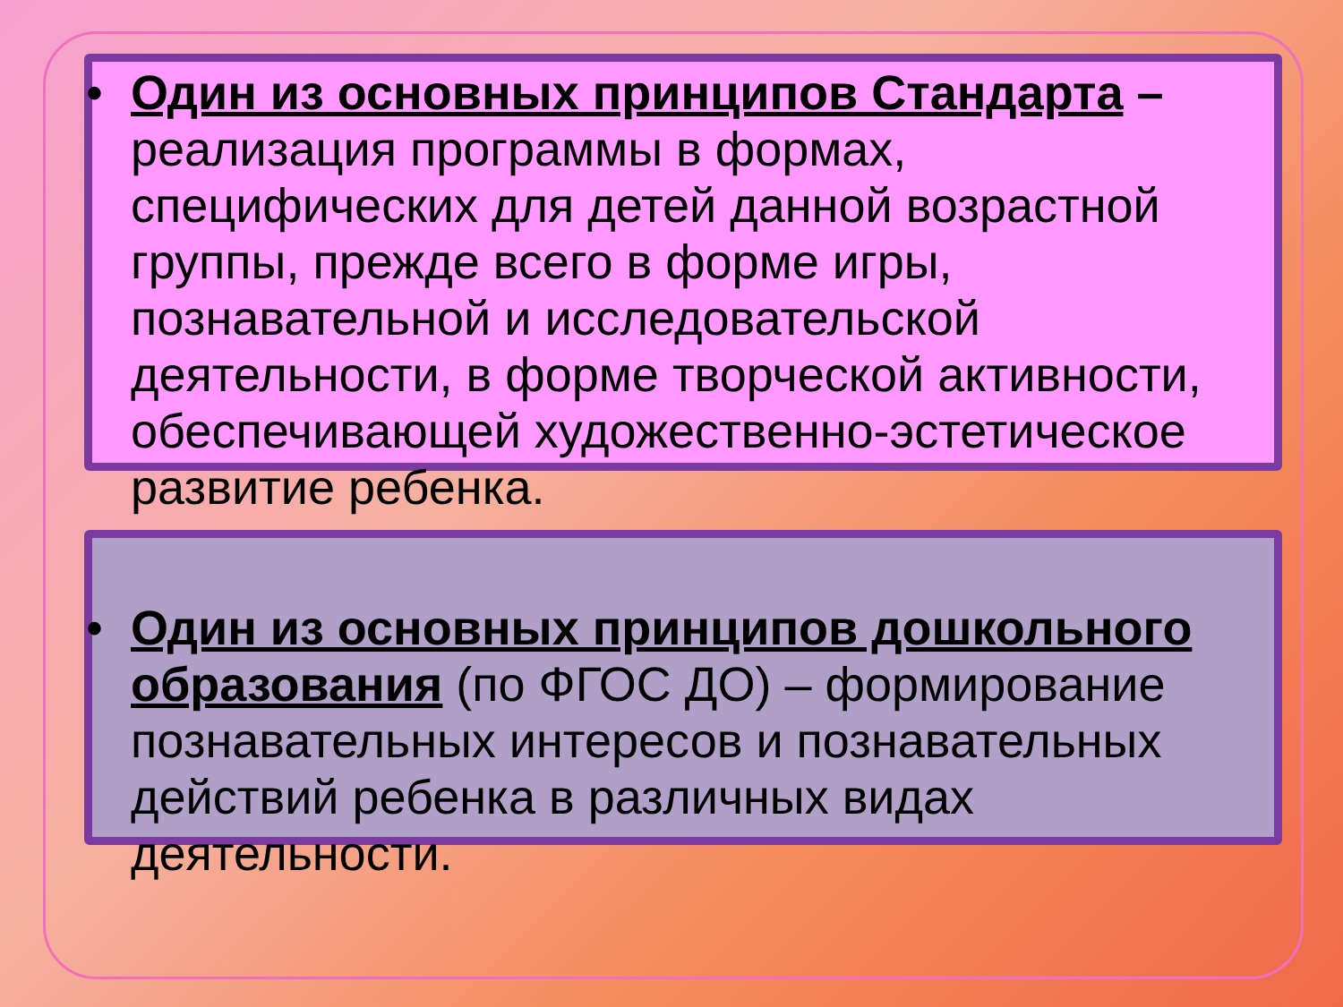• Один из основных принципов Стандарта – реализация программы в формах, специфических для детей данной возрастной группы, прежде всего в форме игры, познавательной и исследовательской деятельности, в форме творческой активности, обеспечивающей художественно-эстетическое развитие ребенка.
• Один из основных принципов дошкольного образования (по ФГОС ДО) – формирование познавательных интересов и познавательных действий ребенка в различных видах деятельности.